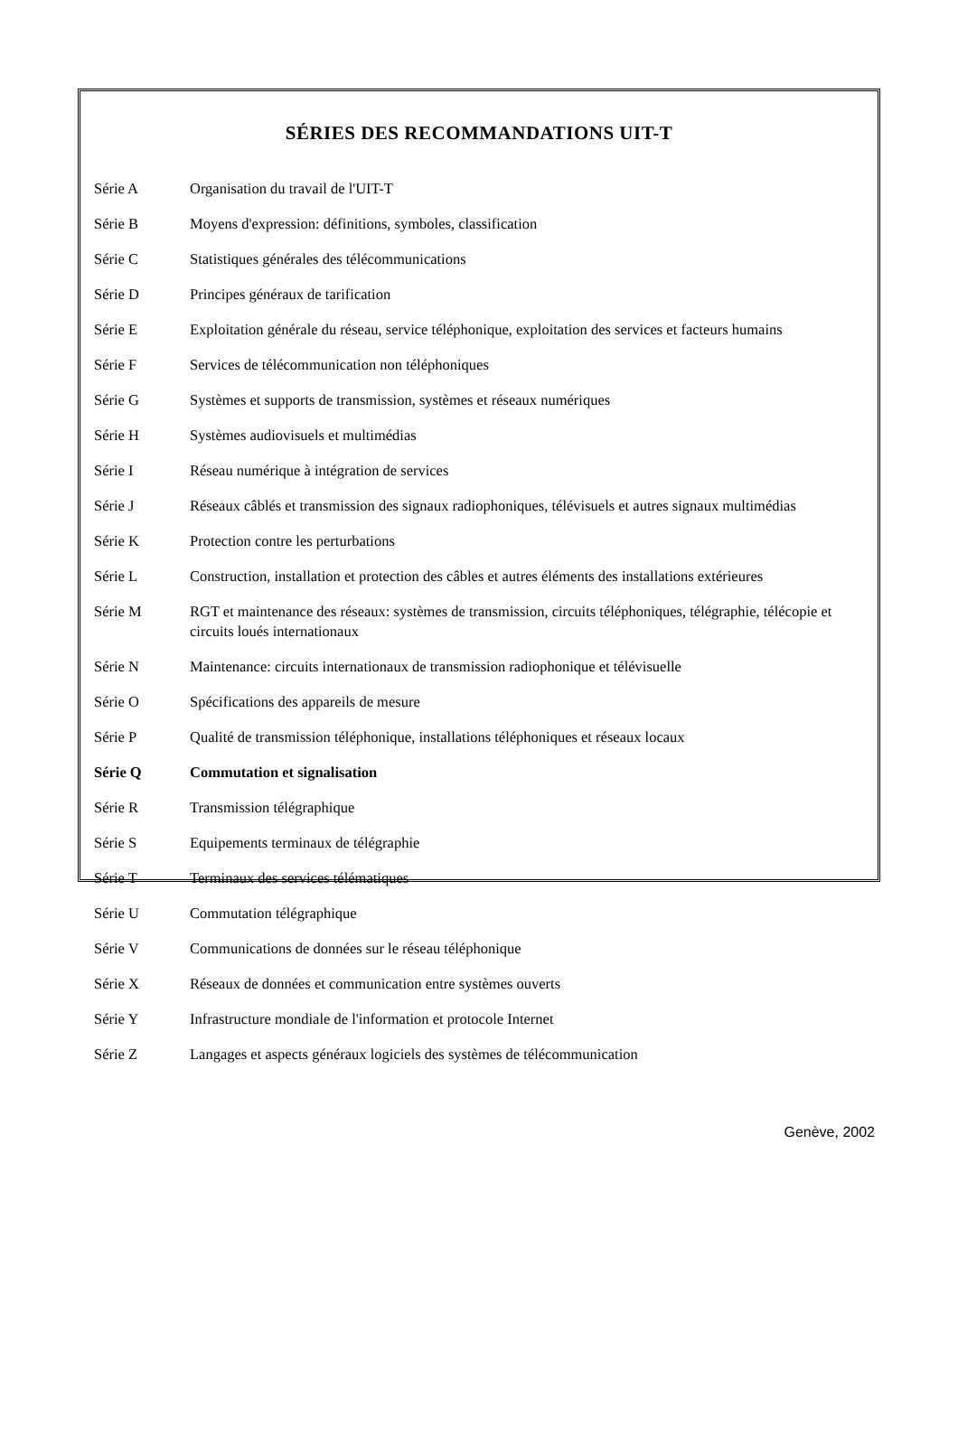SÉRIES DES RECOMMANDATIONS UIT-T
| Série A | Organisation du travail de l'UIT-T |
| Série B | Moyens d'expression: définitions, symboles, classification |
| Série C | Statistiques générales des télécommunications |
| Série D | Principes généraux de tarification |
| Série E | Exploitation générale du réseau, service téléphonique, exploitation des services et facteurs humains |
| Série F | Services de télécommunication non téléphoniques |
| Série G | Systèmes et supports de transmission, systèmes et réseaux numériques |
| Série H | Systèmes audiovisuels et multimédias |
| Série I | Réseau numérique à intégration de services |
| Série J | Réseaux câblés et transmission des signaux radiophoniques, télévisuels et autres signaux multimédias |
| Série K | Protection contre les perturbations |
| Série L | Construction, installation et protection des câbles et autres éléments des installations extérieures |
| Série M | RGT et maintenance des réseaux: systèmes de transmission, circuits téléphoniques, télégraphie, télécopie et circuits loués internationaux |
| Série N | Maintenance: circuits internationaux de transmission radiophonique et télévisuelle |
| Série O | Spécifications des appareils de mesure |
| Série P | Qualité de transmission téléphonique, installations téléphoniques et réseaux locaux |
| Série Q | Commutation et signalisation |
| Série R | Transmission télégraphique |
| Série S | Equipements terminaux de télégraphie |
| Série T | Terminaux des services télématiques |
| Série U | Commutation télégraphique |
| Série V | Communications de données sur le réseau téléphonique |
| Série X | Réseaux de données et communication entre systèmes ouverts |
| Série Y | Infrastructure mondiale de l'information et protocole Internet |
| Série Z | Langages et aspects généraux logiciels des systèmes de télécommunication |
Genève, 2002